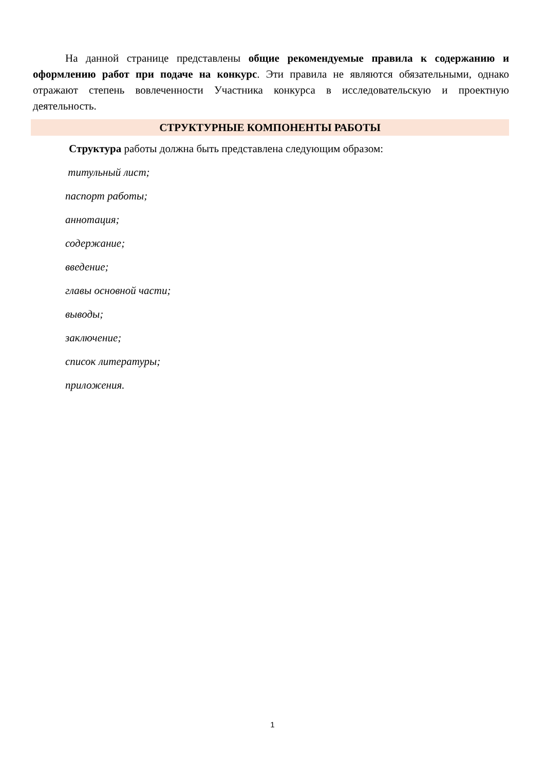На данной странице представлены общие рекомендуемые правила к содержанию и оформлению работ при подаче на конкурс. Эти правила не являются обязательными, однако отражают степень вовлеченности Участника конкурса в исследовательскую и проектную деятельность.
СТРУКТУРНЫЕ КОМПОНЕНТЫ РАБОТЫ
Структура работы должна быть представлена следующим образом:
титульный лист;
паспорт работы;
аннотация;
содержание;
введение;
главы основной части;
выводы;
заключение;
список литературы;
приложения.
1